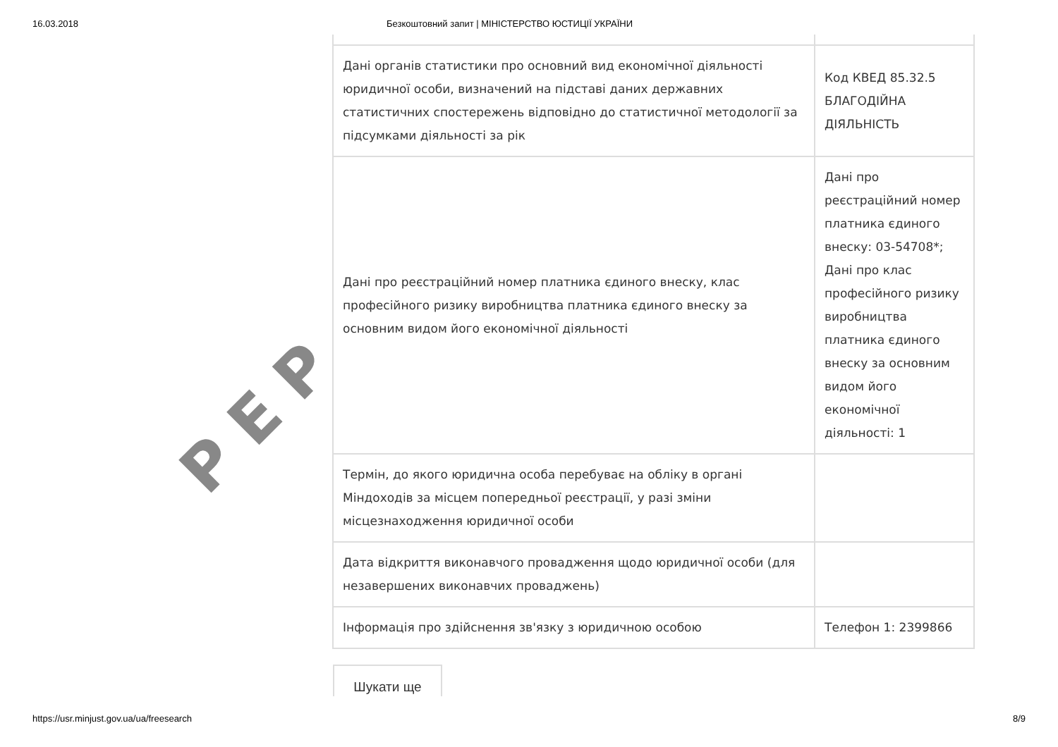16.03.2018 Безкоштовний запит | МІНІСТЕРСТВО ЮСТИЦІЇ УКРАЇНИ
PEP
| Дані органів статистики про основний вид економічної діяльності юридичної особи, визначений на підставі даних державних статистичних спостережень відповідно до статистичної методології за підсумками діяльності за рік | Код КВЕД 85.32.5 БЛАГОДІЙНА ДІЯЛЬНІСТЬ |
| Дані про реєстраційний номер платника єдиного внеску, клас професійного ризику виробництва платника єдиного внеску за основним видом його економічної діяльності | Дані про реєстраційний номер платника єдиного внеску: 03-54708*; Дані про клас професійного ризику виробництва платника єдиного внеску за основним видом його економічної діяльності: 1 |
| Термін, до якого юридична особа перебуває на обліку в органі Міндоходів за місцем попередньої реєстрації, у разі зміни місцезнаходження юридичної особи | |
| Дата відкриття виконавчого провадження щодо юридичної особи (для незавершених виконавчих проваджень) | |
| Інформація про здійснення зв'язку з юридичною особою | Телефон 1: 2399866 |
Шукати ще
https://usr.minjust.gov.ua/ua/freesearch 8/9